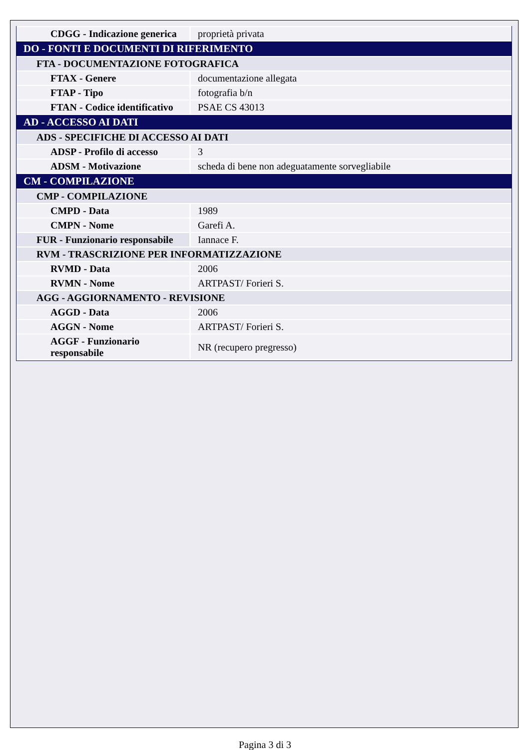| CDGG - Indicazione generica | proprietà privata |
| DO - FONTI E DOCUMENTI DI RIFERIMENTO | |
| FTA - DOCUMENTAZIONE FOTOGRAFICA | |
| FTAX - Genere | documentazione allegata |
| FTAP - Tipo | fotografia b/n |
| FTAN - Codice identificativo | PSAE CS 43013 |
| AD - ACCESSO AI DATI | |
| ADS - SPECIFICHE DI ACCESSO AI DATI | |
| ADSP - Profilo di accesso | 3 |
| ADSM - Motivazione | scheda di bene non adeguatamente sorvegliabile |
| CM - COMPILAZIONE | |
| CMP - COMPILAZIONE | |
| CMPD - Data | 1989 |
| CMPN - Nome | Garefi A. |
| FUR - Funzionario responsabile | Iannace F. |
| RVM - TRASCRIZIONE PER INFORMATIZZAZIONE | |
| RVMD - Data | 2006 |
| RVMN - Nome | ARTPAST/ Forieri S. |
| AGG - AGGIORNAMENTO - REVISIONE | |
| AGGD - Data | 2006 |
| AGGN - Nome | ARTPAST/ Forieri S. |
| AGGF - Funzionario responsabile | NR (recupero pregresso) |
Pagina 3 di 3